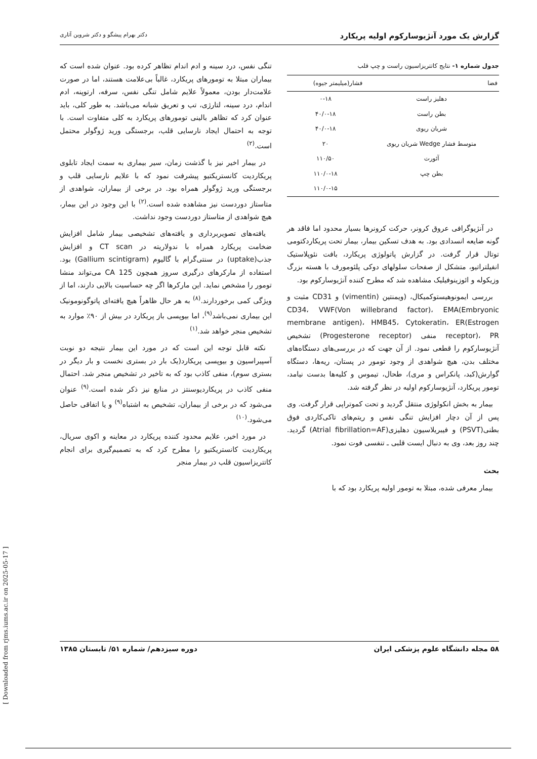گزارش یک مورد آنژیوسارکوم اولیه پریکارد دکتر بهرام پیشگو و دکتر شروین آثاری
جدول شماره ۱- نتایج کاتتریزاسیون راست و چپ قلب
| فضا | فشار(میلیمتر جیوه) |
| --- | --- |
| دهلیز راست | ۰-۱۸ |
| بطن راست | ۴۰/۰-۱۸ |
| شریان ریوی | ۴۰/۰-۱۸ |
| متوسط فشار Wedge شریان ریوی | ۲۰ |
| آئورت | ۱۱۰/۵۰ |
| بطن چپ | ۱۱۰/۰-۱۸ |
| | ۱۱۰/۰-۱۵ |
در آنژیوگرافی عروق کرونر، حرکت کرونرها بسیار محدود اما فاقد هر گونه ضایعه انسدادی بود. به هدف تسکین بیمار، بیمار تحت پریکاردکتومی توتال قرار گرفت. در گزارش پاتولوژی پریکارد، بافت نئوپلاستیک انفیلتراتیو، متشکل از صفحات سلولهای دوکی پلئومورف با هسته بزرگ وزیکوله و ائوزینوفیلیک مشاهده شد که مطرح کننده آنژیوسارکوم بود.
بررسی ایمونوهیستوکمیکال، (ویمنتین (vimentin) و CD31 مثبت و CD34، VWF(Von willebrand factor)، EMA(Embryonic membrane antigen)، HMB45، Cytokeratin، ER(Estrogen receptor)، PR منفی (Progesterone receptor) تشخیص آنژیوسارکوم را قطعی نمود. از آن جهت که در بررسی‌های دستگاه‌های مختلف بدن، هیچ شواهدی از وجود تومور در پستان، ریه‌ها، دستگاه گوارش(کبد، پانکراس و مری)، طحال، تیموس و کلیه‌ها بدست نیامد، تومور پریکارد، آنژیوسارکوم اولیه در نظر گرفته شد.
بیمار به بخش انکولوژی منتقل گردید و تحت کموتراپی قرار گرفت. وی پس از آن دچار افزایش تنگی نفس و ریتم‌های تاکی‌کاردی فوق بطنی(PSVT) و فیبریلاسیون دهلیزی(Atrial fibrillation=AF) گردید. چند روز بعد، وی به دنبال ایست قلبی ـ تنفسی فوت نمود.
بحث
بیمار معرفی شده، مبتلا به تومور اولیه پریکارد بود که با
تنگی نفس، درد سینه و ادم اندام تظاهر کرده بود. عنوان شده است که بیماران مبتلا به تومورهای پریکارد، غالباً بی‌علامت هستند، اما در صورت علامت‌دار بودن، معمولاً علایم شامل تنگی نفس، سرفه، ارتوپنه، ادم اندام، درد سینه، لتارژی، تب و تعریق شبانه می‌باشد. به طور کلی، باید عنوان کرد که تظاهر بالینی تومورهای پریکارد به کلی متفاوت است. با توجه به احتمال ایجاد نارسایی قلب، برجستگی ورید ژوگولر محتمل است.<sup>(۲)</sup>
در بیمار اخیر نیز با گذشت زمان، سیر بیماری به سمت ایجاد تابلوی پریکاردیت کانستریکتیو پیشرفت نمود که با علایم نارسایی قلب و برجستگی ورید ژوگولر همراه بود. در برخی از بیماران، شواهدی از متاستاز دوردست نیز مشاهده شده است.<sup>(۲)</sup> با این وجود در این بیمار، هیچ شواهدی از متاستاز دوردست وجود نداشت.
یافته‌های تصویربرداری و یافته‌های تشخیصی بیمار شامل افزایش ضخامت پریکارد همراه با ندولاریته در CT scan و افزایش جذب(uptake) در سنتی‌گرام با گالیوم (Gallium scintigram) بود. استفاده از مارکرهای درگیری سروز همچون CA 125 می‌تواند منشا تومور را مشخص نماید. این مارکرها اگر چه حساسیت بالایی دارند، اما از ویژگی کمی برخوردارند.<sup>(۸)</sup> به هر حال ظاهراً هیچ یافته‌ای پاتوگونومونیک این بیماری نمی‌باشد<sup>(۹)</sup>، اما بیوپسی باز پریکارد در بیش از ۹۰٪ موارد به تشخیص منجر خواهد شد.<sup>(۱)</sup>
نکته قابل توجه این است که در مورد این بیمار نتیجه دو نوبت آسپیراسیون و بیوپسی پریکارد(یک بار در بستری نخست و بار دیگر در بستری سوم)، منفی کاذب بود که به تاخیر در تشخیص منجر شد. احتمال منفی کاذب در پریکاردیوسنتز در منابع نیز ذکر شده است.<sup>(۹)</sup> عنوان می‌شود که در برخی از بیماران، تشخیص به اشتباه<sup>(۹)</sup> و یا اتفاقی حاصل می‌شود.<sup>(۱۰)</sup>
در مورد اخیر، علایم محدود کننده پریکارد در معاینه و اکوی سریال، پریکاردیت کانستریکتیو را مطرح کرد که به تصمیم‌گیری برای انجام کاتتریزاسیون قلب در بیمار منجر
۵۸ مجله دانشگاه علوم پزشکی ایران دوره سیزدهم/ شماره ۵۱/ تابستان ۱۳۸۵
[ Downloaded from rjms.iums.ac.ir on 2025-05-17 ]